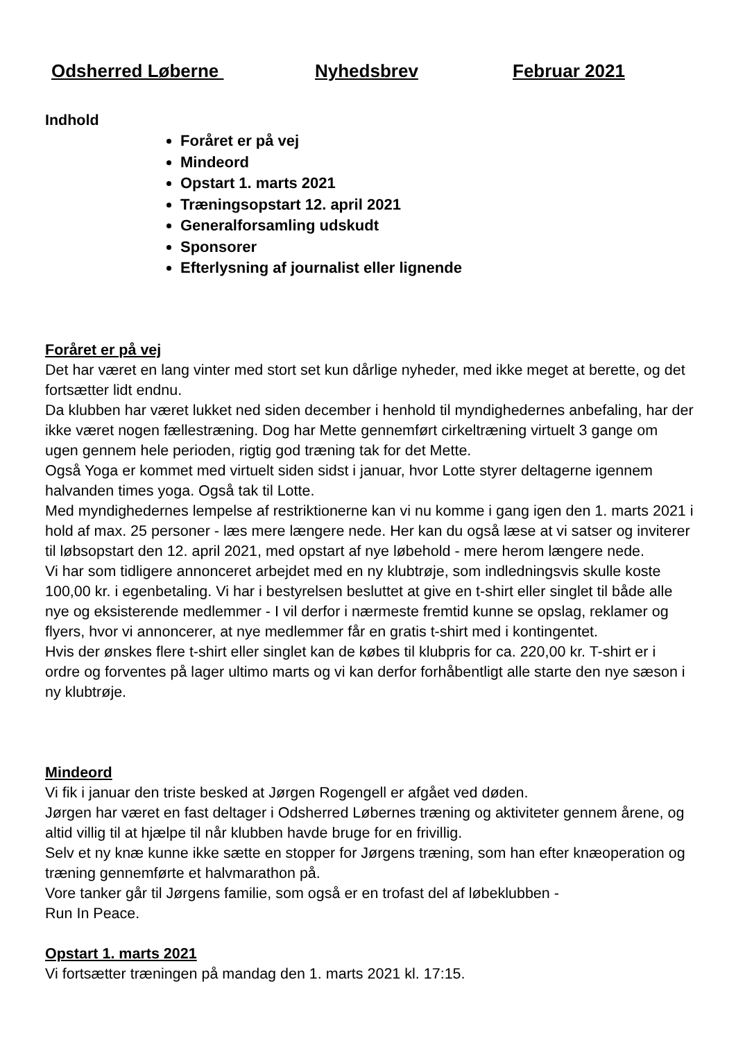Odsherred Løberne Nyhedsbrev Februar 2021
Indhold
Foråret er på vej
Mindeord
Opstart 1. marts 2021
Træningsopstart 12. april 2021
Generalforsamling udskudt
Sponsorer
Efterlysning af journalist eller lignende
Foråret er på vej
Det har været en lang vinter med stort set kun dårlige nyheder, med ikke meget at berette, og det fortsætter lidt endnu.
Da klubben har været lukket ned siden december i henhold til myndighedernes anbefaling, har der ikke været nogen fællestræning. Dog har Mette gennemført cirkeltræning virtuelt 3 gange om ugen gennem hele perioden, rigtig god træning tak for det Mette.
Også Yoga er kommet med virtuelt siden sidst i januar, hvor Lotte styrer deltagerne igennem halvanden times yoga. Også tak til Lotte.
Med myndighedernes lempelse af restriktionerne kan vi nu komme i gang igen den 1. marts 2021 i hold af max. 25 personer - læs mere længere nede. Her kan du også læse at vi satser og inviterer til løbsopstart den 12. april 2021, med opstart af nye løbehold - mere herom længere nede.
Vi har som tidligere annonceret arbejdet med en ny klubtrøje, som indledningsvis skulle koste 100,00 kr. i egenbetaling. Vi har i bestyrelsen besluttet at give en t-shirt eller singlet til både alle nye og eksisterende medlemmer - I vil derfor i nærmeste fremtid kunne se opslag, reklamer og flyers, hvor vi annoncerer, at nye medlemmer får en gratis t-shirt med i kontingentet.
Hvis der ønskes flere t-shirt eller singlet kan de købes til klubpris for ca. 220,00 kr. T-shirt er i ordre og forventes på lager ultimo marts og vi kan derfor forhåbentligt alle starte den nye sæson i ny klubtrøje.
Mindeord
Vi fik i januar den triste besked at Jørgen Rogengell er afgået ved døden.
Jørgen har været en fast deltager i Odsherred Løbernes træning og aktiviteter gennem årene, og altid villig til at hjælpe til når klubben havde bruge for en frivillig.
Selv et ny knæ kunne ikke sætte en stopper for Jørgens træning, som han efter knæoperation og træning gennemførte et halvmarathon på.
Vore tanker går til Jørgens familie, som også er en trofast del af løbeklubben -
Run In Peace.
Opstart 1. marts 2021
Vi fortsætter træningen på mandag den 1. marts 2021 kl. 17:15.